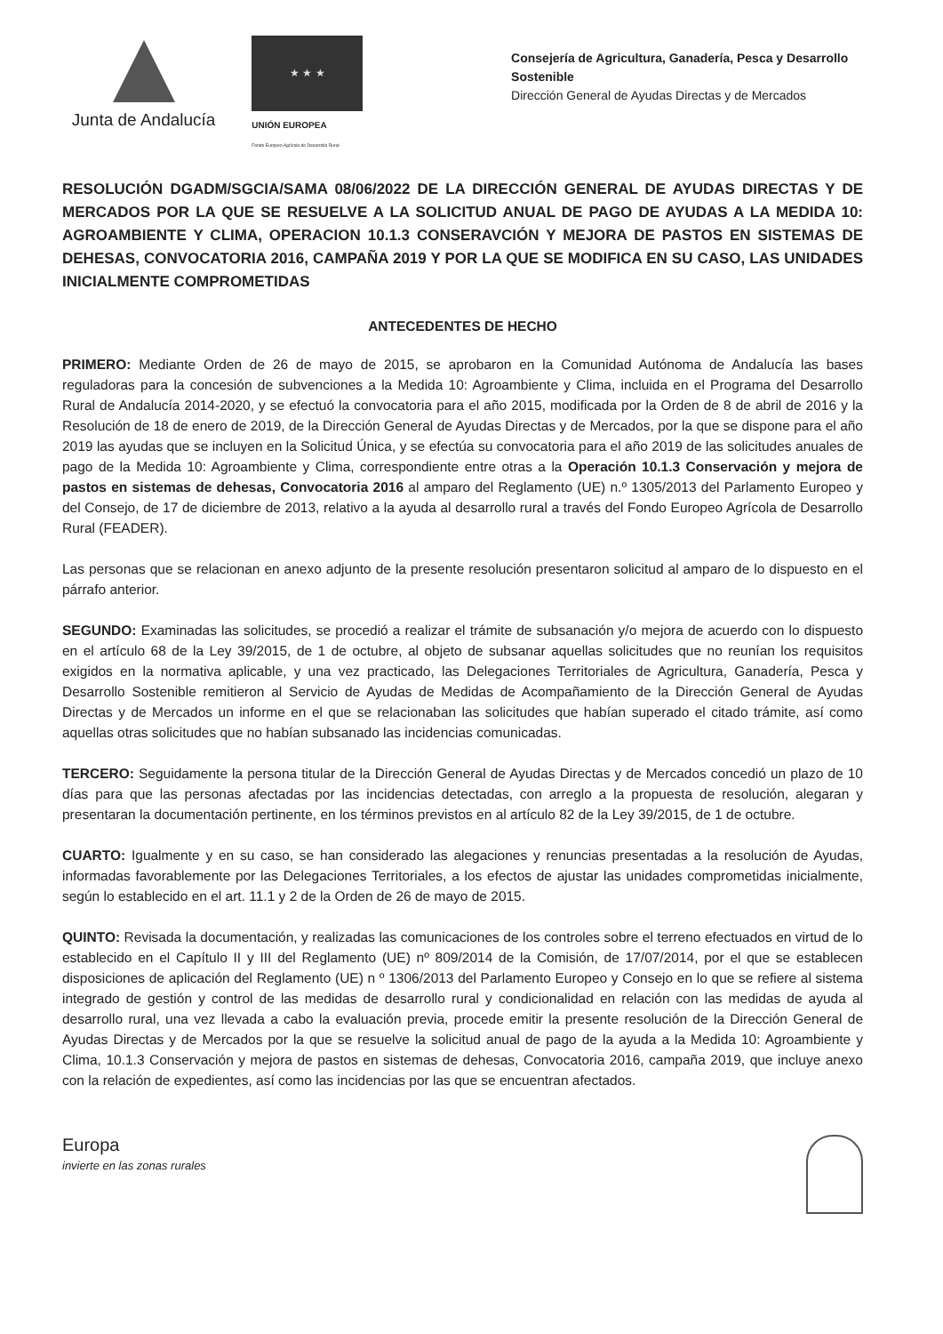Junta de Andalucía
★ ★ ★
UNIÓN EUROPEA
Fondo Europeo Agrícola de Desarrollo Rural
Consejería de Agricultura, Ganadería, Pesca y Desarrollo Sostenible
Dirección General de Ayudas Directas y de Mercados
RESOLUCIÓN DGADM/SGCIA/SAMA 08/06/2022 DE LA DIRECCIÓN GENERAL DE AYUDAS DIRECTAS Y DE MERCADOS POR LA QUE SE RESUELVE A LA SOLICITUD ANUAL DE PAGO DE AYUDAS A LA MEDIDA 10: AGROAMBIENTE Y CLIMA, OPERACION 10.1.3 CONSERAVCIÓN Y MEJORA DE PASTOS EN SISTEMAS DE DEHESAS, CONVOCATORIA 2016, CAMPAÑA 2019 Y POR LA QUE SE MODIFICA EN SU CASO, LAS UNIDADES INICIALMENTE COMPROMETIDAS
ANTECEDENTES DE HECHO
PRIMERO: Mediante Orden de 26 de mayo de 2015, se aprobaron en la Comunidad Autónoma de Andalucía las bases reguladoras para la concesión de subvenciones a la Medida 10: Agroambiente y Clima, incluida en el Programa del Desarrollo Rural de Andalucía 2014-2020, y se efectuó la convocatoria para el año 2015, modificada por la Orden de 8 de abril de 2016 y la Resolución de 18 de enero de 2019, de la Dirección General de Ayudas Directas y de Mercados, por la que se dispone para el año 2019 las ayudas que se incluyen en la Solicitud Única, y se efectúa su convocatoria para el año 2019 de las solicitudes anuales de pago de la Medida 10: Agroambiente y Clima, correspondiente entre otras a la Operación 10.1.3 Conservación y mejora de pastos en sistemas de dehesas, Convocatoria 2016 al amparo del Reglamento (UE) n.º 1305/2013 del Parlamento Europeo y del Consejo, de 17 de diciembre de 2013, relativo a la ayuda al desarrollo rural a través del Fondo Europeo Agrícola de Desarrollo Rural (FEADER).
Las personas que se relacionan en anexo adjunto de la presente resolución presentaron solicitud al amparo de lo dispuesto en el párrafo anterior.
SEGUNDO: Examinadas las solicitudes, se procedió a realizar el trámite de subsanación y/o mejora de acuerdo con lo dispuesto en el artículo 68 de la Ley 39/2015, de 1 de octubre, al objeto de subsanar aquellas solicitudes que no reunían los requisitos exigidos en la normativa aplicable, y una vez practicado, las Delegaciones Territoriales de Agricultura, Ganadería, Pesca y Desarrollo Sostenible remitieron al Servicio de Ayudas de Medidas de Acompañamiento de la Dirección General de Ayudas Directas y de Mercados un informe en el que se relacionaban las solicitudes que habían superado el citado trámite, así como aquellas otras solicitudes que no habían subsanado las incidencias comunicadas.
TERCERO: Seguidamente la persona titular de la Dirección General de Ayudas Directas y de Mercados concedió un plazo de 10 días para que las personas afectadas por las incidencias detectadas, con arreglo a la propuesta de resolución, alegaran y presentaran la documentación pertinente, en los términos previstos en al artículo 82 de la Ley 39/2015, de 1 de octubre.
CUARTO: Igualmente y en su caso, se han considerado las alegaciones y renuncias presentadas a la resolución de Ayudas, informadas favorablemente por las Delegaciones Territoriales, a los efectos de ajustar las unidades comprometidas inicialmente, según lo establecido en el art. 11.1 y 2 de la Orden de 26 de mayo de 2015.
QUINTO: Revisada la documentación, y realizadas las comunicaciones de los controles sobre el terreno efectuados en virtud de lo establecido en el Capítulo II y III del Reglamento (UE) nº 809/2014 de la Comisión, de 17/07/2014, por el que se establecen disposiciones de aplicación del Reglamento (UE) n º 1306/2013 del Parlamento Europeo y Consejo en lo que se refiere al sistema integrado de gestión y control de las medidas de desarrollo rural y condicionalidad en relación con las medidas de ayuda al desarrollo rural, una vez llevada a cabo la evaluación previa, procede emitir la presente resolución de la Dirección General de Ayudas Directas y de Mercados por la que se resuelve la solicitud anual de pago de la ayuda a la Medida 10: Agroambiente y Clima, 10.1.3 Conservación y mejora de pastos en sistemas de dehesas, Convocatoria 2016, campaña 2019, que incluye anexo con la relación de expedientes, así como las incidencias por las que se encuentran afectados.
Europa
invierte en las zonas rurales